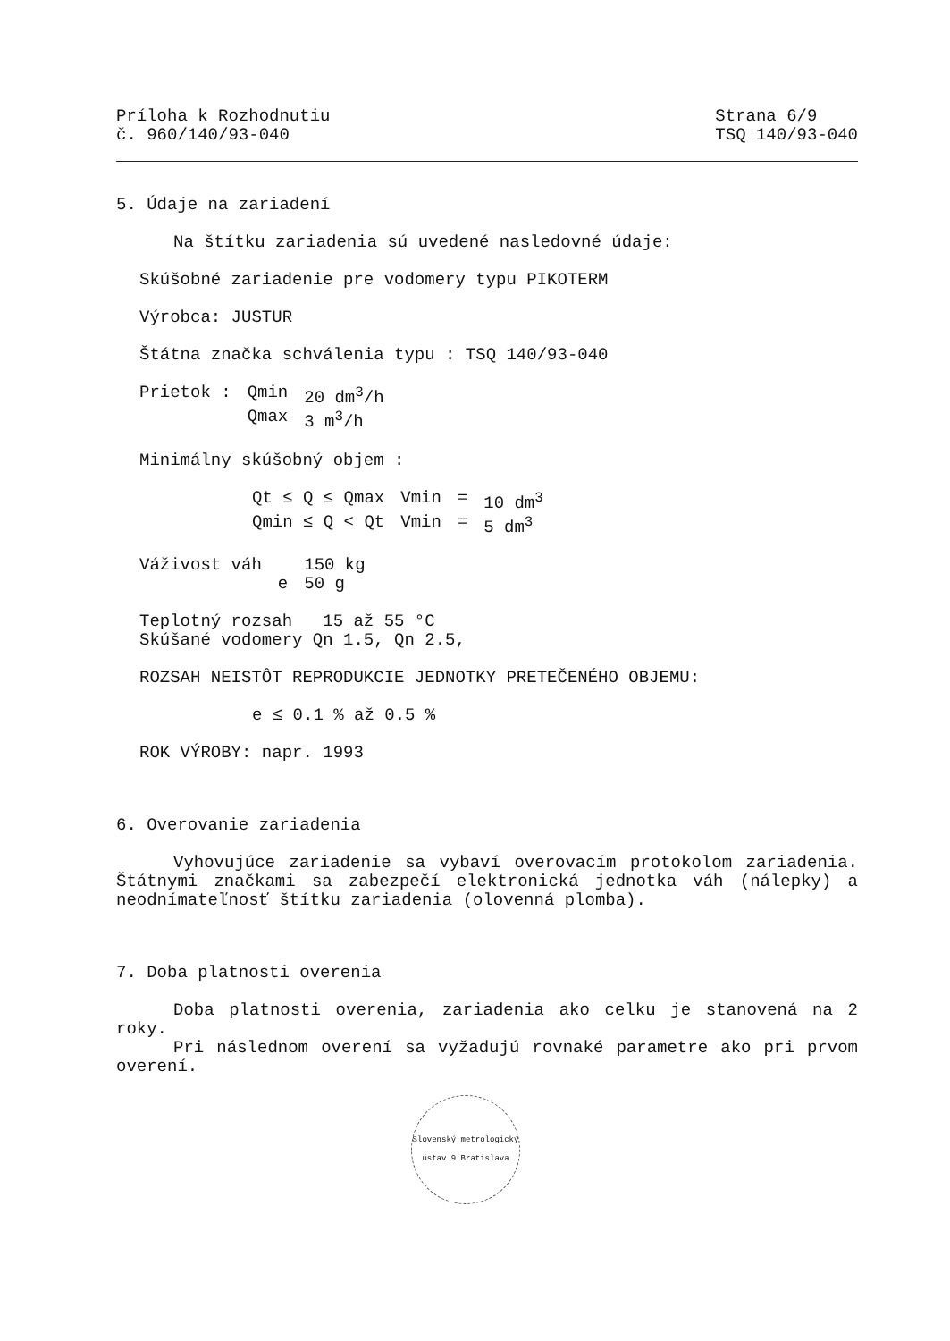Príloha k Rozhodnutiu
č. 960/140/93-040
Strana 6/9
TSQ 140/93-040
5. Údaje na zariadení
Na štítku zariadenia sú uvedené nasledovné údaje:
Skúšobné zariadenie pre vodomery typu PIKOTERM
Výrobca: JUSTUR
Štátna značka schválenia typu : TSQ 140/93-040
| Prietok : | Qmin | 20 dm<sup>3</sup>/h |
| | Qmax | 3 m<sup>3</sup>/h |
Minimálny skúšobný objem :
| Qt ≤ Q ≤ Qmax | Vmin | = | 10 dm<sup>3</sup> |
| Qmin ≤ Q < Qt | Vmin | = | 5 dm<sup>3</sup> |
| Váživost váh | | 150 kg |
| | e | 50 g |
Teplotný rozsah 15 až 55 °C
Skúšané vodomery Qn 1.5, Qn 2.5,
ROZSAH NEISTÔT REPRODUKCIE JEDNOTKY PRETEČENÉHO OBJEMU:
e ≤ 0.1 % až 0.5 %
ROK VÝROBY: napr. 1993
6. Overovanie zariadenia
Vyhovujúce zariadenie sa vybaví overovacím protokolom zariadenia. Štátnymi značkami sa zabezpečí elektronická jednotka váh (nálepky) a neodnímateľnosť štítku zariadenia (olovenná plomba).
7. Doba platnosti overenia
Doba platnosti overenia, zariadenia ako celku je stanovená na 2 roky.
Pri následnom overení sa vyžadujú rovnaké parametre ako pri prvom overení.
Slovenský metrologický ústav 9 Bratislava